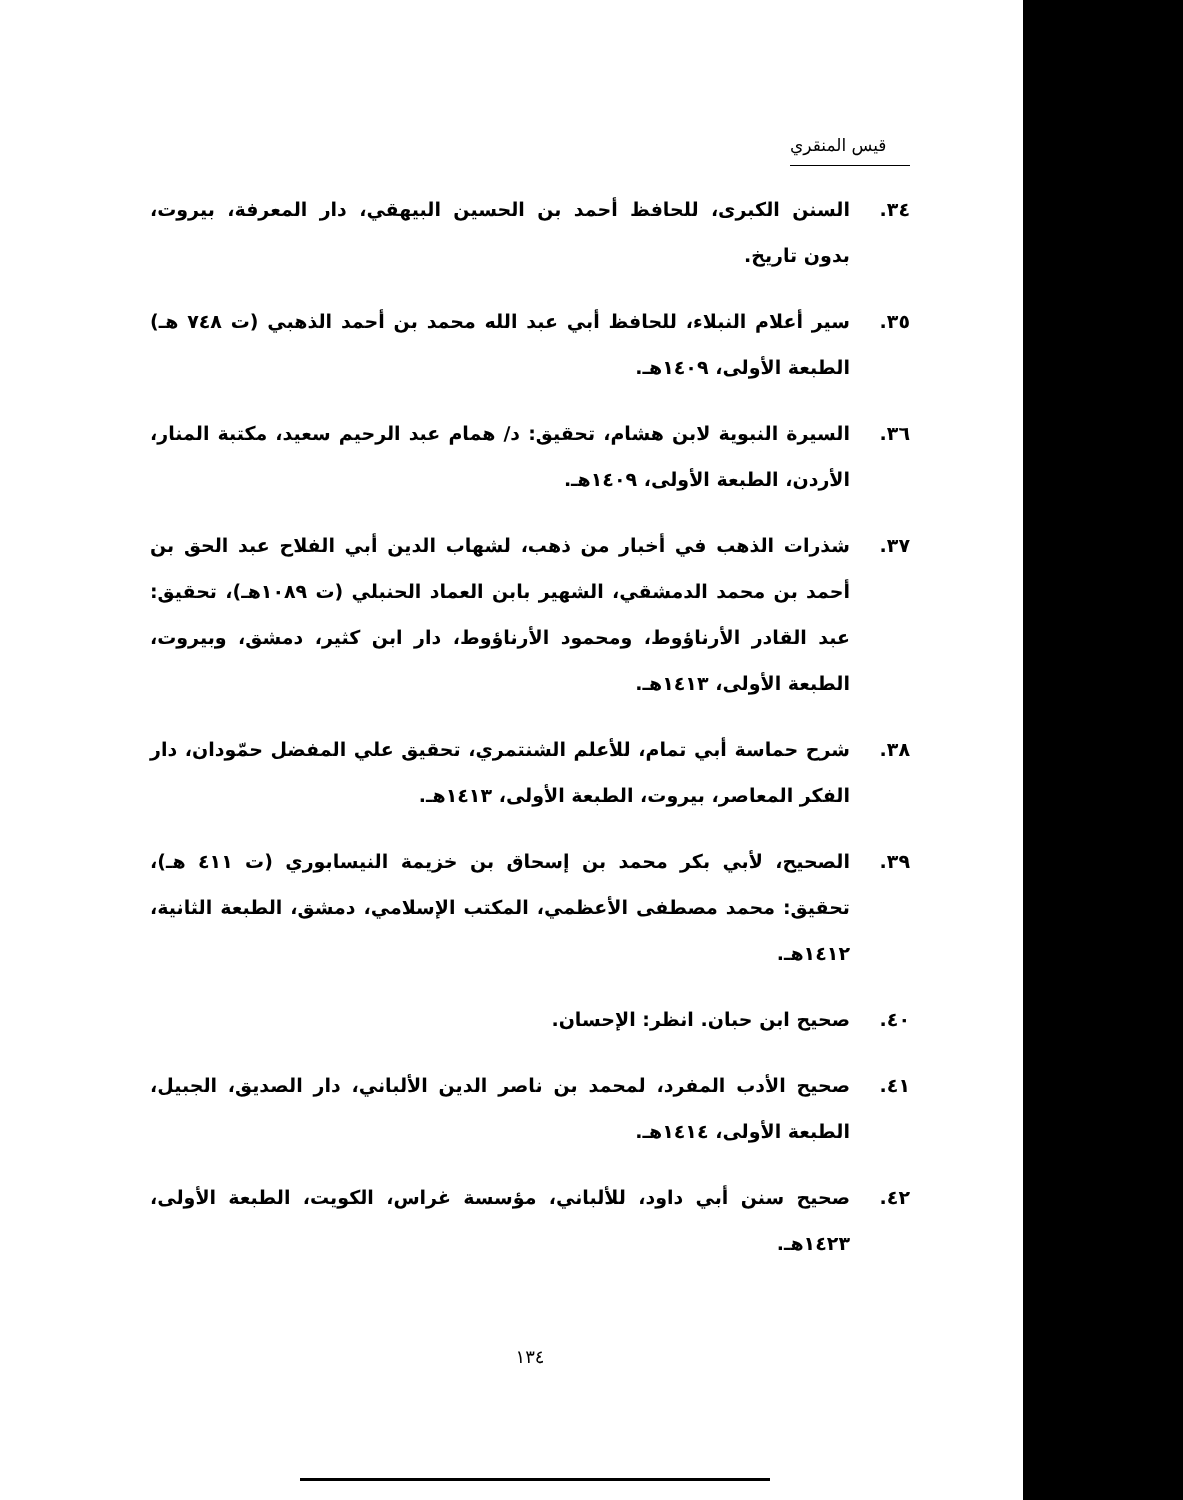قيس المنقري
٣٤. السنن الكبرى، للحافظ أحمد بن الحسين البيهقي، دار المعرفة، بيروت، بدون تاريخ.
٣٥. سير أعلام النبلاء، للحافظ أبي عبد الله محمد بن أحمد الذهبي (ت ٧٤٨ هـ) الطبعة الأولى، ١٤٠٩هـ.
٣٦. السيرة النبوية لابن هشام، تحقيق: د/ همام عبد الرحيم سعيد، مكتبة المنار، الأردن، الطبعة الأولى، ١٤٠٩هـ.
٣٧. شذرات الذهب في أخبار من ذهب، لشهاب الدين أبي الفلاح عبد الحق بن أحمد بن محمد الدمشقي، الشهير بابن العماد الحنبلي (ت ١٠٨٩هـ)، تحقيق: عبد القادر الأرناؤوط، ومحمود الأرناؤوط، دار ابن كثير، دمشق، وبيروت، الطبعة الأولى، ١٤١٣هـ.
٣٨. شرح حماسة أبي تمام، للأعلم الشنتمري، تحقيق علي المفضل حمّودان، دار الفكر المعاصر، بيروت، الطبعة الأولى، ١٤١٣هـ.
٣٩. الصحيح، لأبي بكر محمد بن إسحاق بن خزيمة النيسابوري (ت ٤١١ هـ)، تحقيق: محمد مصطفى الأعظمي، المكتب الإسلامي، دمشق، الطبعة الثانية، ١٤١٢هـ.
٤٠. صحيح ابن حبان. انظر: الإحسان.
٤١. صحيح الأدب المفرد، لمحمد بن ناصر الدين الألباني، دار الصديق، الجبيل، الطبعة الأولى، ١٤١٤هـ.
٤٢. صحيح سنن أبي داود، للألباني، مؤسسة غراس، الكويت، الطبعة الأولى، ١٤٢٣هـ.
١٣٤